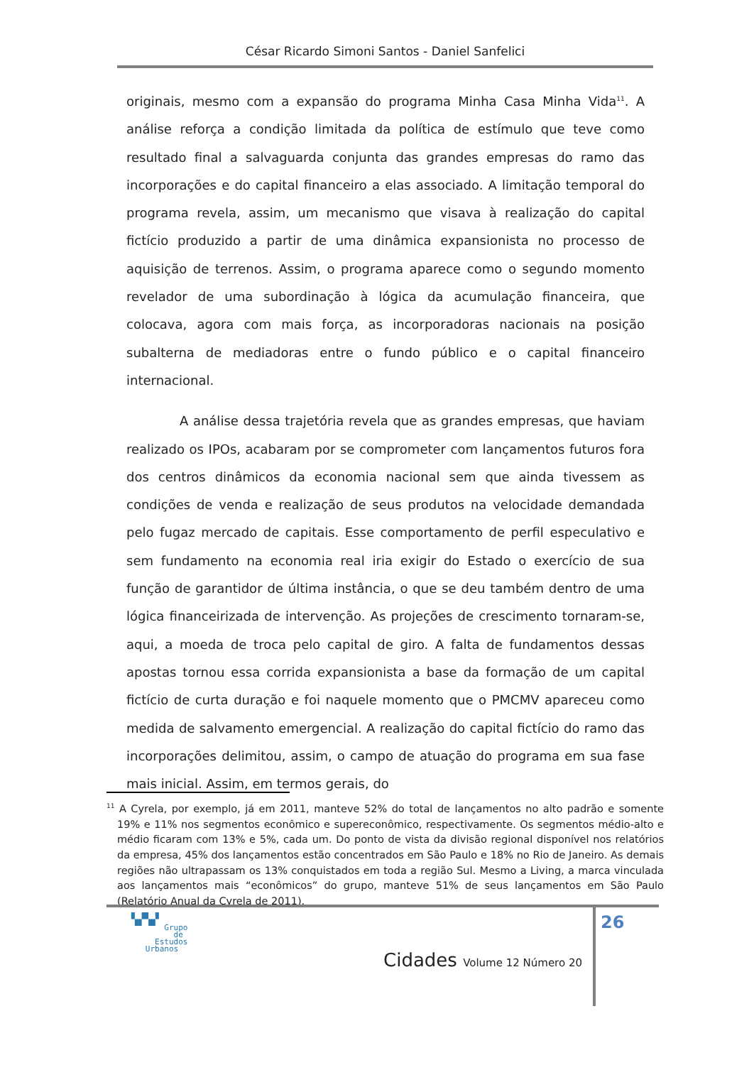César Ricardo Simoni Santos - Daniel Sanfelici
originais, mesmo com a expansão do programa Minha Casa Minha Vida<sup>11</sup>. A análise reforça a condição limitada da política de estímulo que teve como resultado final a salvaguarda conjunta das grandes empresas do ramo das incorporações e do capital financeiro a elas associado. A limitação temporal do programa revela, assim, um mecanismo que visava à realização do capital fictício produzido a partir de uma dinâmica expansionista no processo de aquisição de terrenos. Assim, o programa aparece como o segundo momento revelador de uma subordinação à lógica da acumulação financeira, que colocava, agora com mais força, as incorporadoras nacionais na posição subalterna de mediadoras entre o fundo público e o capital financeiro internacional.
A análise dessa trajetória revela que as grandes empresas, que haviam realizado os IPOs, acabaram por se comprometer com lançamentos futuros fora dos centros dinâmicos da economia nacional sem que ainda tivessem as condições de venda e realização de seus produtos na velocidade demandada pelo fugaz mercado de capitais. Esse comportamento de perfil especulativo e sem fundamento na economia real iria exigir do Estado o exercício de sua função de garantidor de última instância, o que se deu também dentro de uma lógica financeirizada de intervenção. As projeções de crescimento tornaram-se, aqui, a moeda de troca pelo capital de giro. A falta de fundamentos dessas apostas tornou essa corrida expansionista a base da formação de um capital fictício de curta duração e foi naquele momento que o PMCMV apareceu como medida de salvamento emergencial. A realização do capital fictício do ramo das incorporações delimitou, assim, o campo de atuação do programa em sua fase mais inicial. Assim, em termos gerais, do
<sup>11</sup> A Cyrela, por exemplo, já em 2011, manteve 52% do total de lançamentos no alto padrão e somente 19% e 11% nos segmentos econômico e supereconômico, respectivamente. Os segmentos médio-alto e médio ficaram com 13% e 5%, cada um. Do ponto de vista da divisão regional disponível nos relatórios da empresa, 45% dos lançamentos estão concentrados em São Paulo e 18% no Rio de Janeiro. As demais regiões não ultrapassam os 13% conquistados em toda a região Sul. Mesmo a Living, a marca vinculada aos lançamentos mais “econômicos” do grupo, manteve 51% de seus lançamentos em São Paulo (Relatório Anual da Cyrela de 2011).
26
▚▞▚▞
Grupo
de
Estudos
Urbanos
Cidades Volume 12 Número 20